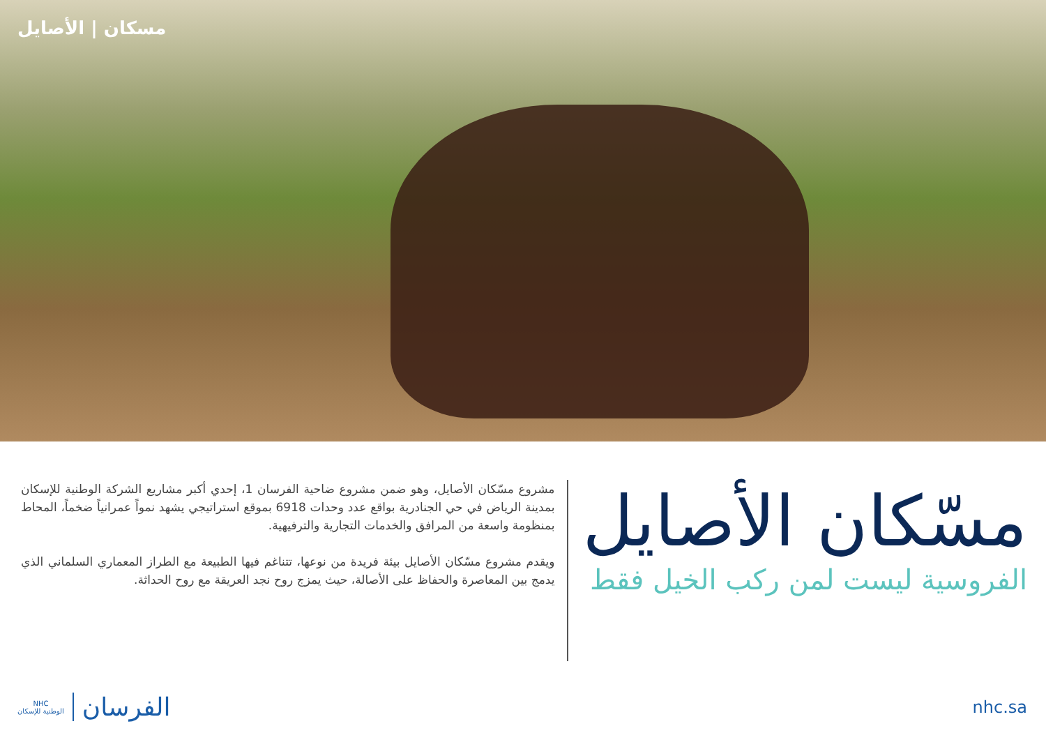مسكان | الأصايل
مسّكان الأصايل
الفروسية ليست لمن ركب الخيل فقط
مشروع مسّكان الأصايل، وهو ضمن مشروع ضاحية الفرسان 1، إحدي أكبر مشاريع الشركة الوطنية للإسكان بمدينة الرياض في حي الجنادرية بواقع عدد وحدات 6918 بموقع استراتيجي يشهد نمواً عمرانياً ضخماً، المحاط بمنظومة واسعة من المرافق والخدمات التجارية والترفيهية.
ويقدم مشروع مسّكان الأصايل بيئة فريدة من نوعها، تتناغم فيها الطبيعة مع الطراز المعماري السلماني الذي يدمج بين المعاصرة والحفاظ على الأصالة، حيث يمزج روح نجد العريقة مع روح الحداثة.
NHC
الوطنية للإسكان
الفرسان
nhc.sa